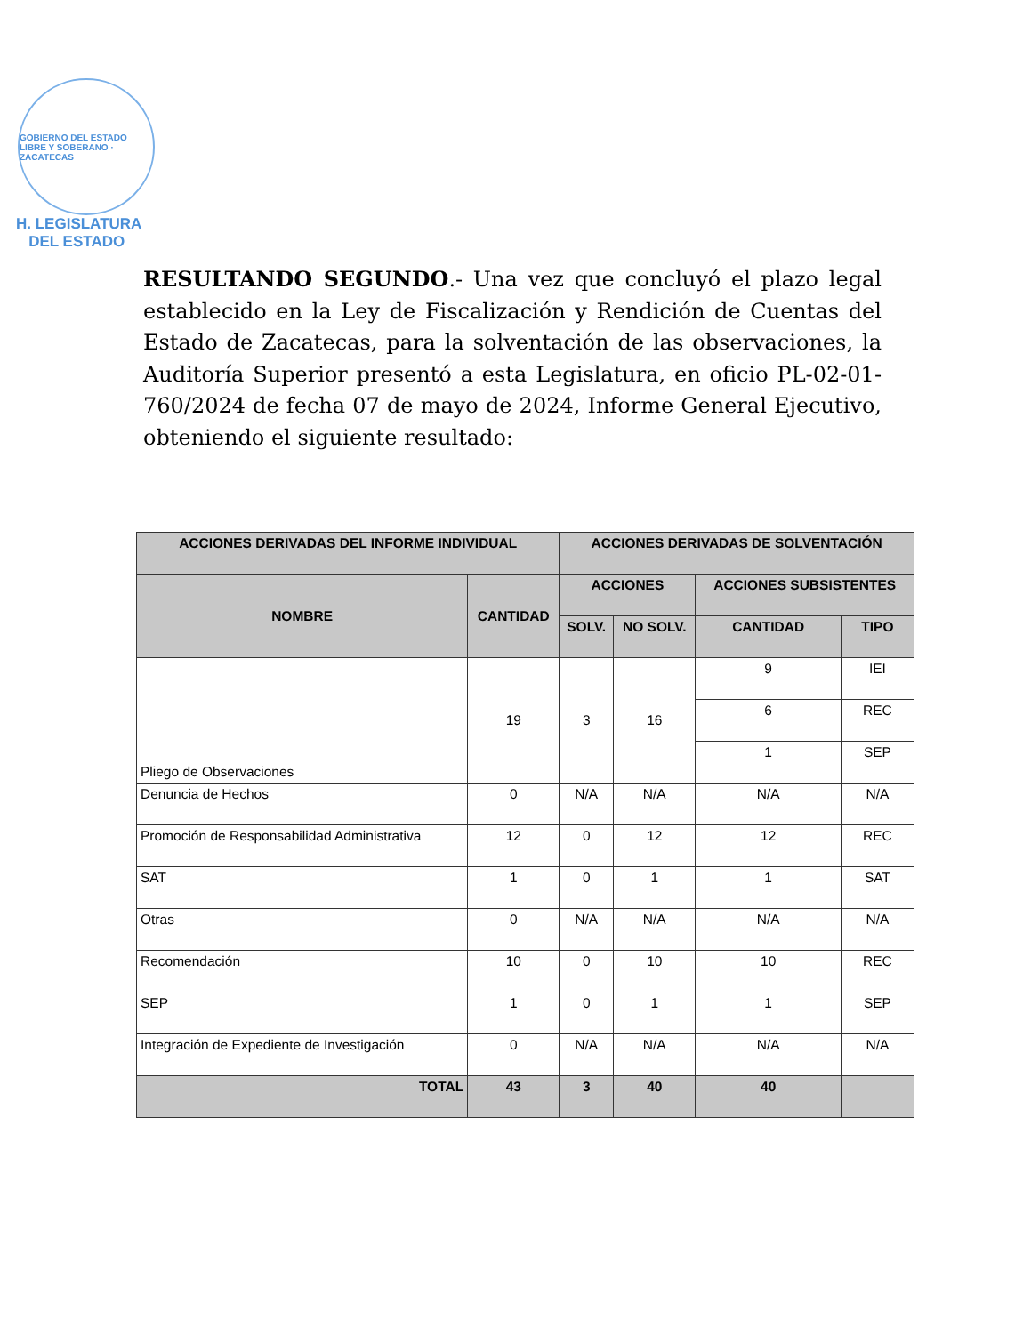GOBIERNO DEL ESTADO LIBRE Y SOBERANO · ZACATECAS
H. LEGISLATURA
DEL ESTADO
RESULTANDO SEGUNDO.- Una vez que concluyó el plazo legal establecido en la Ley de Fiscalización y Rendición de Cuentas del Estado de Zacatecas, para la solventación de las observaciones, la Auditoría Superior presentó a esta Legislatura, en oficio PL-02-01-760/2024 de fecha 07 de mayo de 2024, Informe General Ejecutivo, obteniendo el siguiente resultado:
| ACCIONES DERIVADAS DEL INFORME INDIVIDUAL | | ACCIONES DERIVADAS DE SOLVENTACIÓN | | | |
| --- | --- | --- | --- | --- | --- |
| NOMBRE | CANTIDAD | ACCIONES | | ACCIONES SUBSISTENTES | |
| | | SOLV. | NO SOLV. | CANTIDAD | TIPO |
| Pliego de Observaciones | 19 | 3 | 16 | 9 | IEI |
| | | | | 6 | REC |
| | | | | 1 | SEP |
| Denuncia de Hechos | 0 | N/A | N/A | N/A | N/A |
| Promoción de Responsabilidad Administrativa | 12 | 0 | 12 | 12 | REC |
| SAT | 1 | 0 | 1 | 1 | SAT |
| Otras | 0 | N/A | N/A | N/A | N/A |
| Recomendación | 10 | 0 | 10 | 10 | REC |
| SEP | 1 | 0 | 1 | 1 | SEP |
| Integración de Expediente de Investigación | 0 | N/A | N/A | N/A | N/A |
| TOTAL | 43 | 3 | 40 | 40 | |